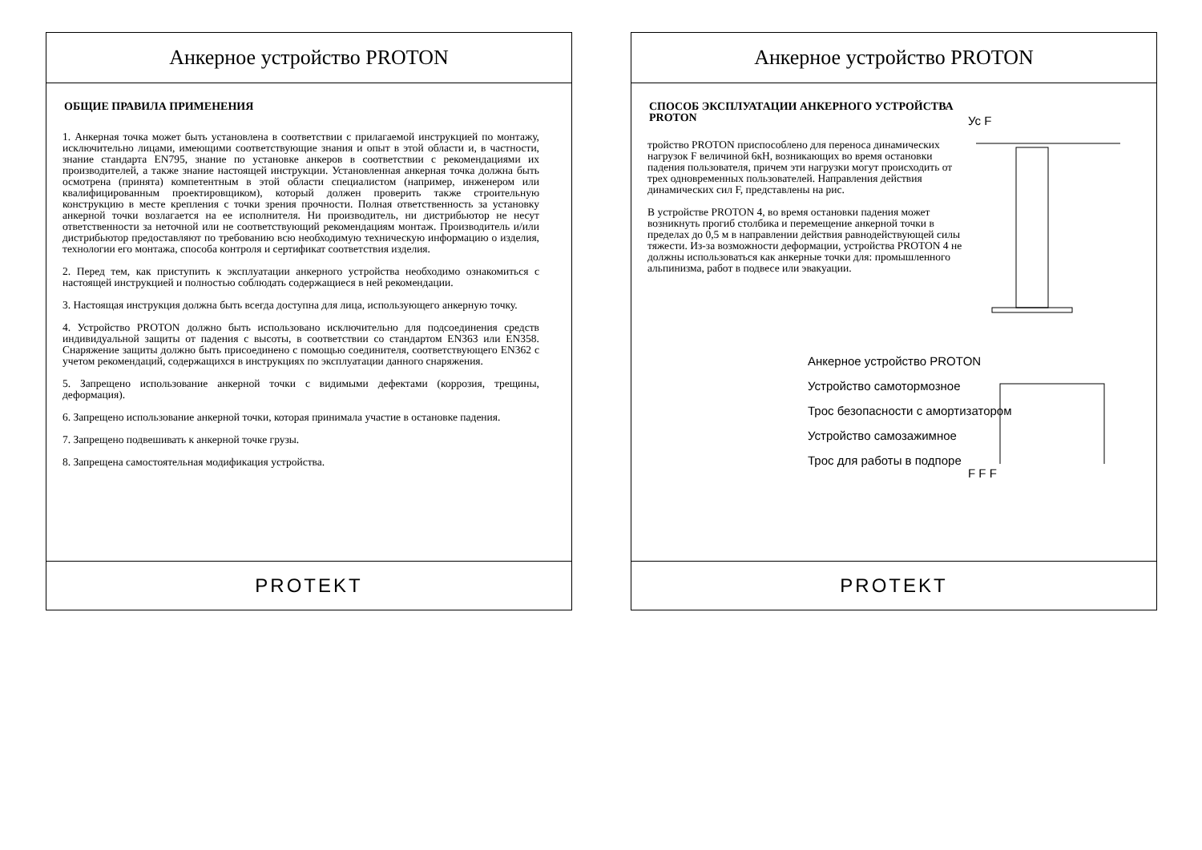Анкерное устройство PROTON
ОБЩИЕ ПРАВИЛА ПРИМЕНЕНИЯ
1. Анкерная точка может быть установлена в соответствии с прилагаемой инструкцией по монтажу, исключительно лицами, имеющими соответствующие знания и опыт в этой области и, в частности, знание стандарта EN795, знание по установке анкеров в соответствии с рекомендациями их производителей, а также знание настоящей инструкции. Установленная анкерная точка должна быть осмотрена (принята) компетентным в этой области специалистом (например, инженером или квалифицированным проектировщиком), который должен проверить также строительную конструкцию в месте крепления с точки зрения прочности. Полная ответственность за установку анкерной точки возлагается на ее исполнителя. Ни производитель, ни дистрибьютор не несут ответственности за неточной или не соответствующий рекомендациям монтаж. Производитель и/или дистрибьютор предоставляют по требованию всю необходимую техническую информацию о изделия, технологии его монтажа, способа контроля и сертификат соответствия изделия.
2. Перед тем, как приступить к эксплуатации анкерного устройства необходимо ознакомиться с настоящей инструкцией и полностью соблюдать содержащиеся в ней рекомендации.
3. Настоящая инструкция должна быть всегда доступна для лица, использующего анкерную точку.
4. Устройство PROTON должно быть использовано исключительно для подсоединения средств индивидуальной защиты от падения с высоты, в соответствии со стандартом EN363 или EN358. Снаряжение защиты должно быть присоединено с помощью соединителя, соответствующего EN362 с учетом рекомендаций, содержащихся в инструкциях по эксплуатации данного снаряжения.
5. Запрещено использование анкерной точки с видимыми дефектами (коррозия, трещины, деформация).
6. Запрещено использование анкерной точки, которая принимала участие в остановке падения.
7. Запрещено подвешивать к анкерной точке грузы.
8. Запрещена самостоятельная модификация устройства.
PROTEKT
Анкерное устройство PROTON
СПОСОБ ЭКСПЛУАТАЦИИ АНКЕРНОГО УСТРОЙСТВА PROTON
тройство PROTON приспособлено для переноса динамических нагрузок F величиной 6кН, возникающих во время остановки падения пользователя, причем эти нагрузки могут происходить от трех одновременных пользователей. Направления действия динамических сил F, представлены на рис.
В устройстве PROTON 4, во время остановки падения может возникнуть прогиб столбика и перемещение анкерной точки в пределах до 0,5 м в направлении действия равнодействующей силы тяжести. Из-за возможности деформации, устройства PROTON 4 не должны использоваться как анкерные точки для: промышленного альпинизма, работ в подвесе или эвакуации.
Анкерное устройство PROTON
Устройство самотормозное
Трос безопасности с амортизатором
Устройство самозажимное
Трос для работы в подпоре
Ус F
F F F
PROTEKT